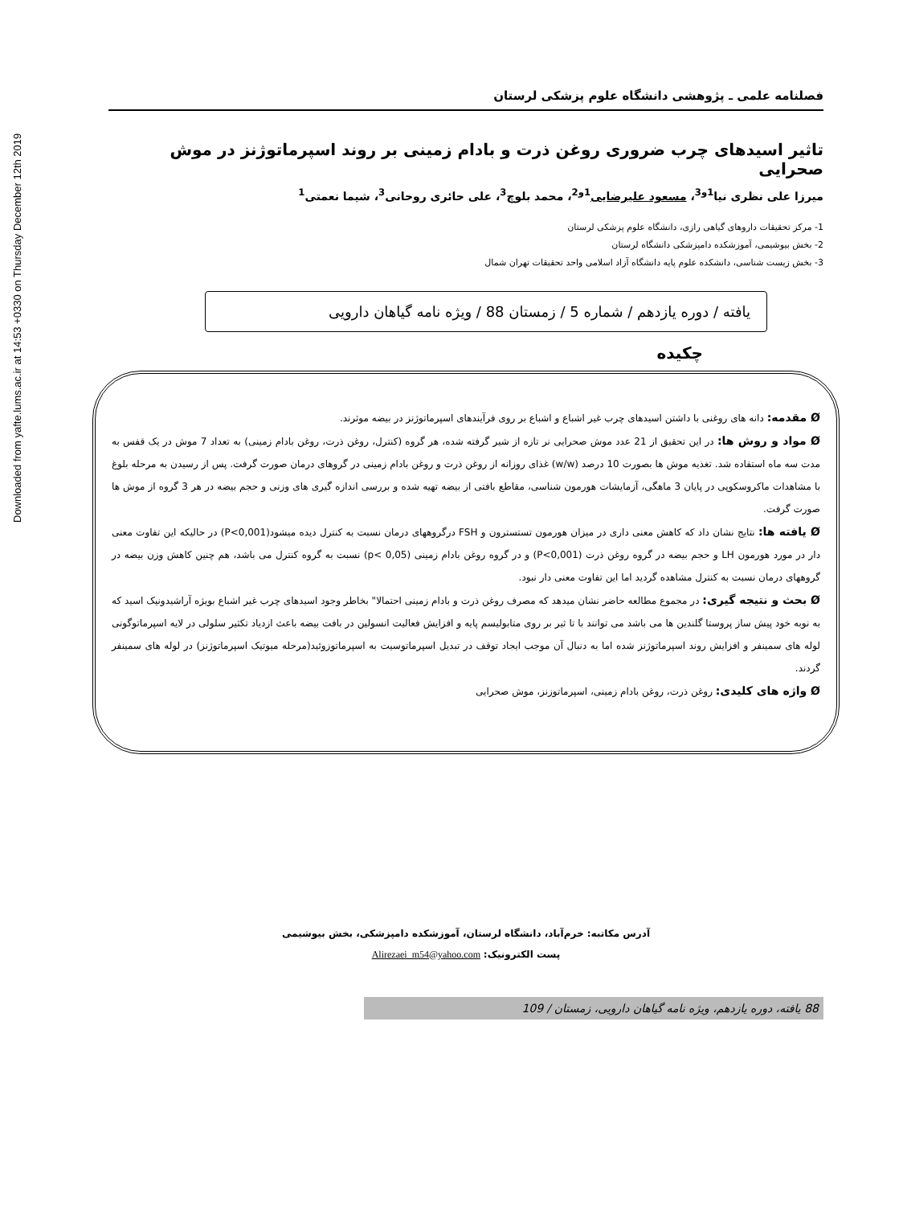Downloaded from yafte.lums.ac.ir at 14:53 +0330 on Thursday December 12th 2019
فصلنامه علمی ـ پژوهشی دانشگاه علوم پزشکی لرستان
تاثیر اسیدهای چرب ضروری روغن ذرت و بادام زمینی بر روند اسپرماتوژنز در موش صحرایی
میرزا علی نظری نیا<sup>1و3</sup>، مسعود علیرضایی<sup>1و2</sup>، محمد بلوچ<sup>3</sup>، علی حائری روحانی<sup>3</sup>، شیما نعمتی<sup>1</sup>
1- مرکز تحقیقات داروهای گیاهی رازی، دانشگاه علوم پزشکی لرستان
2- بخش بیوشیمی، آموزشکده دامپزشکی دانشگاه لرستان
3- بخش زیست شناسی، دانشکده علوم پایه دانشگاه آزاد اسلامی واحد تحقیقات تهران شمال
یافته / دوره یازدهم / شماره 5 / زمستان 88 / ویژه نامه گیاهان دارویی
چکیده
Ø مقدمه: دانه های روغنی با داشتن اسیدهای چرب غیر اشباع و اشباع بر روی فرآیندهای اسپرماتوژنز در بیضه موثرند.
Ø مواد و روش ها: در این تحقیق از 21 عدد موش صحرایی نر تازه از شیر گرفته شده، هر گروه (کنترل، روغن ذرت، روغن بادام زمینی) به تعداد 7 موش در یک قفس به مدت سه ماه استفاده شد. تغذیه موش ها بصورت 10 درصد (w/w) غذای روزانه از روغن ذرت و روغن بادام زمینی در گروهای درمان صورت گرفت. پس از رسیدن به مرحله بلوغ با مشاهدات ماکروسکوپی در پایان 3 ماهگی، آزمایشات هورمون شناسی، مقاطع بافتی از بیضه تهیه شده و بررسی اندازه گیری های وزنی و حجم بیضه در هر 3 گروه از موش ها صورت گرفت.
Ø یافته ها: نتایج نشان داد که کاهش معنی داری در میزان هورمون تستسترون و FSH درگروههای درمان نسبت به کنترل دیده میشود(P<0,001) در حالیکه این تفاوت معنی دار در مورد هورمون LH و حجم بیضه در گروه روغن ذرت (P<0,001) و در گروه روغن بادام زمینی (p< 0,05) نسبت به گروه کنترل می باشد، هم چنین کاهش وزن بیضه در گروههای درمان نسبت به کنترل مشاهده گردید اما این تفاوت معنی دار نبود.
Ø بحث و نتیجه گیری: در مجموع مطالعه حاضر نشان میدهد که مصرف روغن ذرت و بادام زمینی احتمالا" بخاطر وجود اسیدهای چرب غیر اشباع بویژه آراشیدونیک اسید که به نوبه خود پیش ساز پروستا گلندین ها می باشد می توانند با تا ثیر بر روی متابولیسم پایه و افزایش فعالیت انسولین در بافت بیضه باعث ازدیاد تکثیر سلولی در لایه اسپرماتوگونی لوله های سمینفر و افزایش روند اسپرماتوژنز شده اما به دنبال آن موجب ایجاد توقف در تبدیل اسپرماتوسیت به اسپرماتوزوئید(مرحله میوتیک اسپرماتوژنز) در لوله های سمینفر گردند.
Ø واژه های کلیدی: روغن ذرت، روغن بادام زمینی، اسپرماتوزنز، موش صحرایی
آدرس مکاتبه: خرم‌آباد، دانشگاه لرستان، آموزشکده دامپزشکی، بخش بیوشیمی
پست الکترونیک: Alirezaei_m54@yahoo.com
88 یافته، دوره یازدهم، ویژه نامه گیاهان دارویی، زمستان / 109